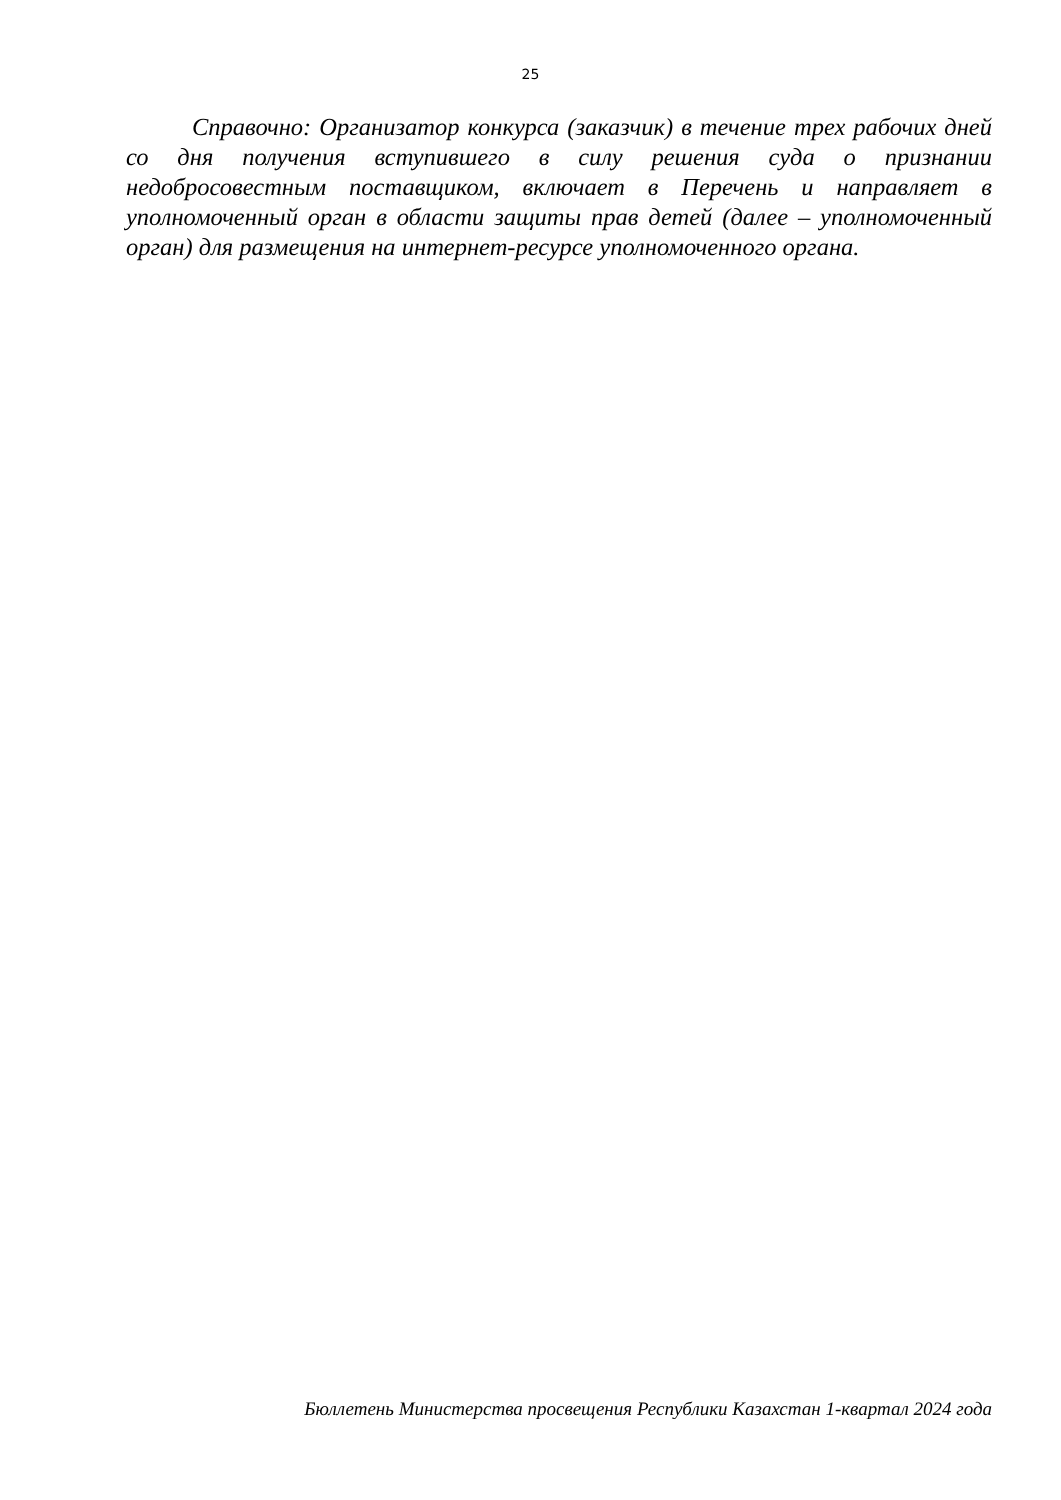25
Справочно: Организатор конкурса (заказчик) в течение трех рабочих дней со дня получения вступившего в силу решения суда о признании недобросовестным поставщиком, включает в Перечень и направляет в уполномоченный орган в области защиты прав детей (далее – уполномоченный орган) для размещения на интернет-ресурсе уполномоченного органа.
Бюллетень Министерства просвещения Республики Казахстан 1-квартал 2024 года